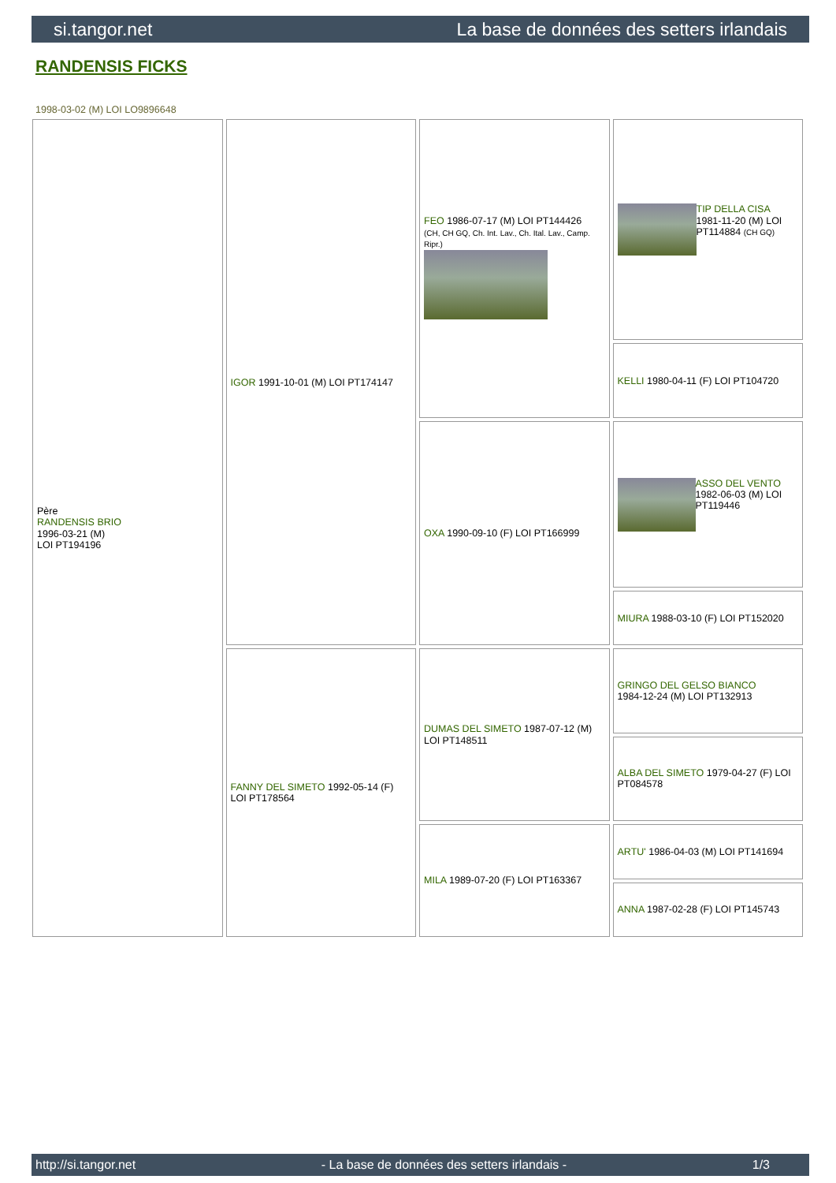si.tangor.net La base de données des setters irlandais
RANDENSIS FICKS
1998-03-02 (M) LOI LO9896648
| Père RANDENSIS BRIO 1996-03-21 (M) LOI PT194196 | IGOR 1991-10-01 (M) LOI PT174147 | FEO 1986-07-17 (M) LOI PT144426 (CH, CH GQ, Ch. Int. Lav., Ch. Ital. Lav., Camp. Ripr.) | TIP DELLA CISA 1981-11-20 (M) LOI PT114884 (CH GQ) |
| | | | KELLI 1980-04-11 (F) LOI PT104720 |
| | | OXA 1990-09-10 (F) LOI PT166999 | ASSO DEL VENTO 1982-06-03 (M) LOI PT119446 |
| | | | MIURA 1988-03-10 (F) LOI PT152020 |
| | FANNY DEL SIMETO 1992-05-14 (F) LOI PT178564 | DUMAS DEL SIMETO 1987-07-12 (M) LOI PT148511 | GRINGO DEL GELSO BIANCO 1984-12-24 (M) LOI PT132913 |
| | | | ALBA DEL SIMETO 1979-04-27 (F) LOI PT084578 |
| | | MILA 1989-07-20 (F) LOI PT163367 | ARTU' 1986-04-03 (M) LOI PT141694 |
| | | | ANNA 1987-02-28 (F) LOI PT145743 |
http://si.tangor.net - La base de données des setters irlandais - 1/3